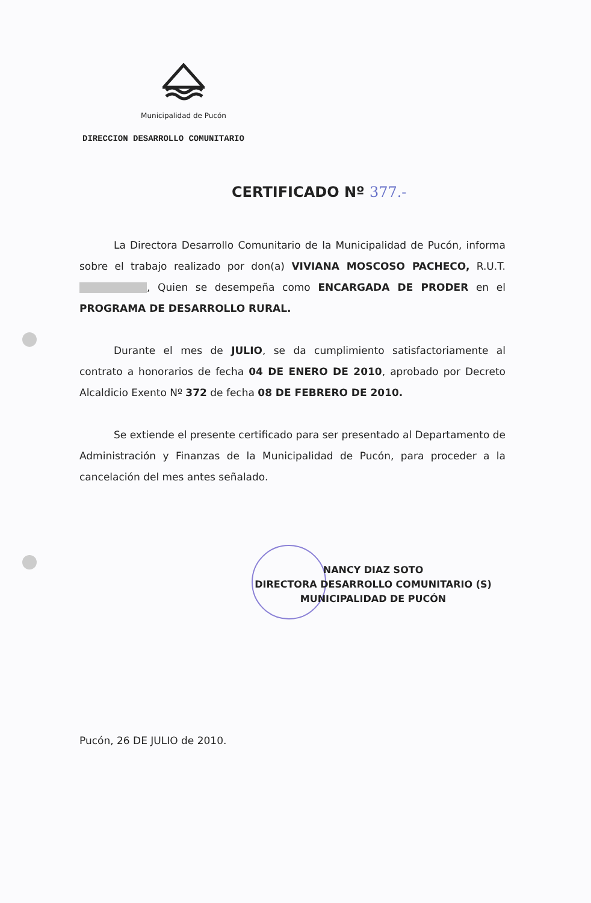Municipalidad de Pucón
DIRECCION DESARROLLO COMUNITARIO
CERTIFICADO Nº 377.-
La Directora Desarrollo Comunitario de la Municipalidad de Pucón, informa sobre el trabajo realizado por don(a) VIVIANA MOSCOSO PACHECO, R.U.T. , Quien se desempeña como ENCARGADA DE PRODER en el PROGRAMA DE DESARROLLO RURAL.
Durante el mes de JULIO, se da cumplimiento satisfactoriamente al contrato a honorarios de fecha 04 DE ENERO DE 2010, aprobado por Decreto Alcaldicio Exento Nº 372 de fecha 08 DE FEBRERO DE 2010.
Se extiende el presente certificado para ser presentado al Departamento de Administración y Finanzas de la Municipalidad de Pucón, para proceder a la cancelación del mes antes señalado.
NANCY DIAZ SOTO
DIRECTORA DESARROLLO COMUNITARIO (S)
MUNICIPALIDAD DE PUCÓN
Pucón, 26 DE JULIO de 2010.